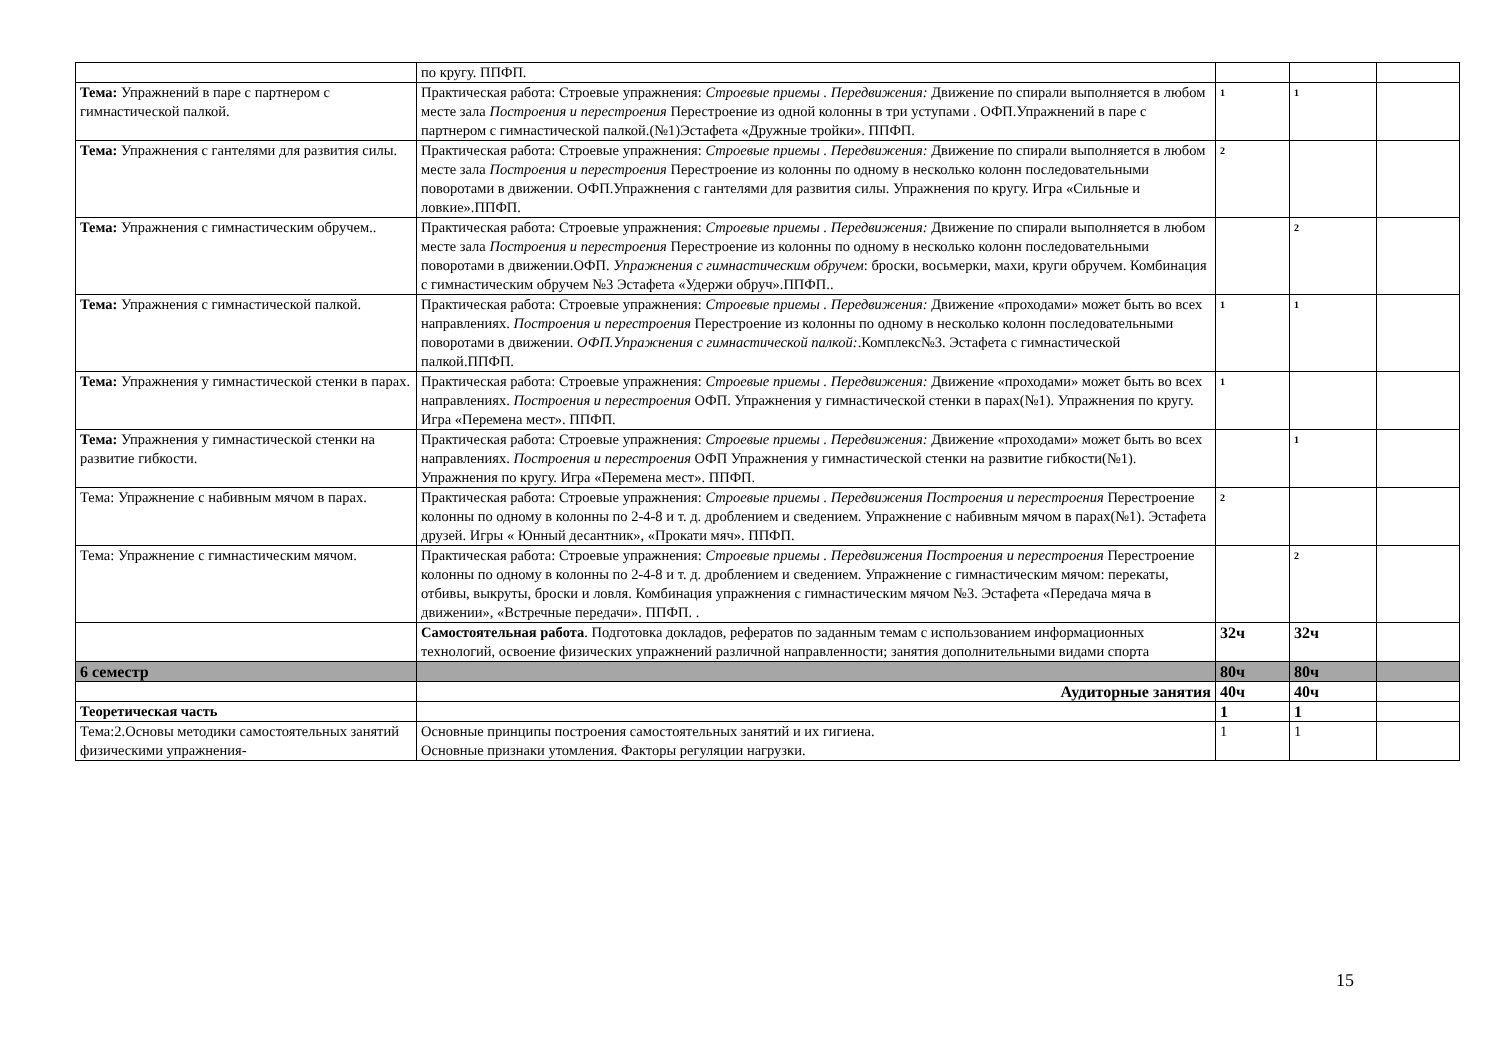| | по кругу. ППФП. | | | |
| Тема: Упражнений в паре с партнером с гимнастической палкой. | Практическая работа: Строевые упражнения: Строевые приемы . Передвижения: Движение по спирали выполняется в любом месте зала Построения и перестроения Перестроение из одной колонны в три уступами . ОФП.Упражнений в паре с партнером с гимнастической палкой.(№1)Эстафета «Дружные тройки». ППФП. | 1 | 1 | |
| Тема: Упражнения с гантелями для развития силы. | Практическая работа: Строевые упражнения: Строевые приемы . Передвижения: Движение по спирали выполняется в любом месте зала Построения и перестроения Перестроение из колонны по одному в несколько колонн последовательными поворотами в движении. ОФП.Упражнения с гантелями для развития силы. Упражнения по кругу. Игра «Сильные и ловкие».ППФП. | 2 | | |
| Тема: Упражнения с гимнастическим обручем.. | Практическая работа: Строевые упражнения: Строевые приемы . Передвижения: Движение по спирали выполняется в любом месте зала Построения и перестроения Перестроение из колонны по одному в несколько колонн последовательными поворотами в движении.ОФП. Упражнения с гимнастическим обручем : броски, восьмерки, махи, круги обручем. Комбинация с гимнастическим обручем №3 Эстафета «Удержи обруч».ППФП.. | | 2 | |
| Тема: Упражнения с гимнастической палкой. | Практическая работа: Строевые упражнения: Строевые приемы . Передвижения: Движение «проходами» может быть во всех направлениях. Построения и перестроения Перестроение из колонны по одному в несколько колонн последовательными поворотами в движении. ОФП.Упражнения с гимнастической палкой: .Комплекс№3. Эстафета с гимнастической палкой.ППФП. | 1 | 1 | |
| Тема: Упражнения у гимнастической стенки в парах. | Практическая работа: Строевые упражнения: Строевые приемы . Передвижения: Движение «проходами» может быть во всех направлениях. Построения и перестроения ОФП. Упражнения у гимнастической стенки в парах(№1). Упражнения по кругу. Игра «Перемена мест». ППФП. | 1 | | |
| Тема: Упражнения у гимнастической стенки на развитие гибкости. | Практическая работа: Строевые упражнения: Строевые приемы . Передвижения: Движение «проходами» может быть во всех направлениях. Построения и перестроения ОФП Упражнения у гимнастической стенки на развитие гибкости(№1). Упражнения по кругу. Игра «Перемена мест». ППФП. | | 1 | |
| Тема: Упражнение с набивным мячом в парах. | Практическая работа: Строевые упражнения: Строевые приемы . Передвижения Построения и перестроения Перестроение колонны по одному в колонны по 2-4-8 и т. д. дроблением и сведением. Упражнение с набивным мячом в парах(№1). Эстафета друзей. Игры « Юнный десантник», «Прокати мяч». ППФП. | 2 | | |
| Тема: Упражнение с гимнастическим мячом. | Практическая работа: Строевые упражнения: Строевые приемы . Передвижения Построения и перестроения Перестроение колонны по одному в колонны по 2-4-8 и т. д. дроблением и сведением. Упражнение с гимнастическим мячом: перекаты, отбивы, выкруты, броски и ловля. Комбинация упражнения с гимнастическим мячом №3. Эстафета «Передача мяча в движении», «Встречные передачи». ППФП. . | | 2 | |
| | Самостоятельная работа . Подготовка докладов, рефератов по заданным темам с использованием информационных технологий, освоение физических упражнений различной направленности; занятия дополнительными видами спорта | 32ч | 32ч | |
| 6 семестр | | 80ч | 80ч | |
| | Аудиторные занятия | 40ч | 40ч | |
| Теоретическая часть | | 1 | 1 | |
| Тема:2.Основы методики самостоятельных занятий физическими упражнения- | Основные принципы построения самостоятельных занятий и их гигиена. Основные признаки утомления. Факторы регуляции нагрузки. | 1 | 1 | |
15